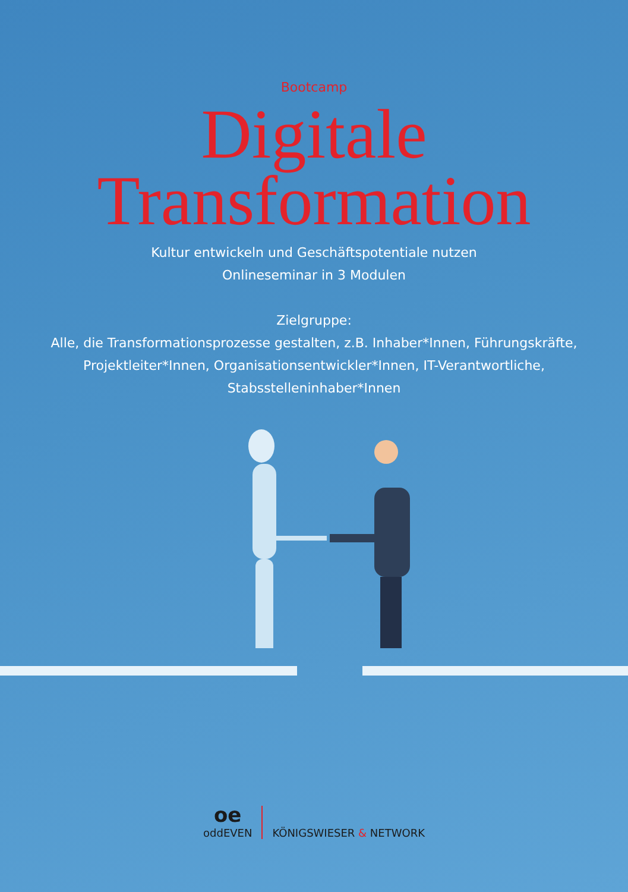Bootcamp
Digitale
Transformation
Kultur entwickeln und Geschäftspotentiale nutzen
Onlineseminar in 3 Modulen
Zielgruppe:
Alle, die Transformationsprozesse gestalten, z.B. Inhaber*Innen, Führungskräfte,
Projektleiter*Innen, Organisationsentwickler*Innen, IT-Verantwortliche,
Stabsstelleninhaber*Innen
oe
oddEVEN
KÖNIGSWIESER & NETWORK